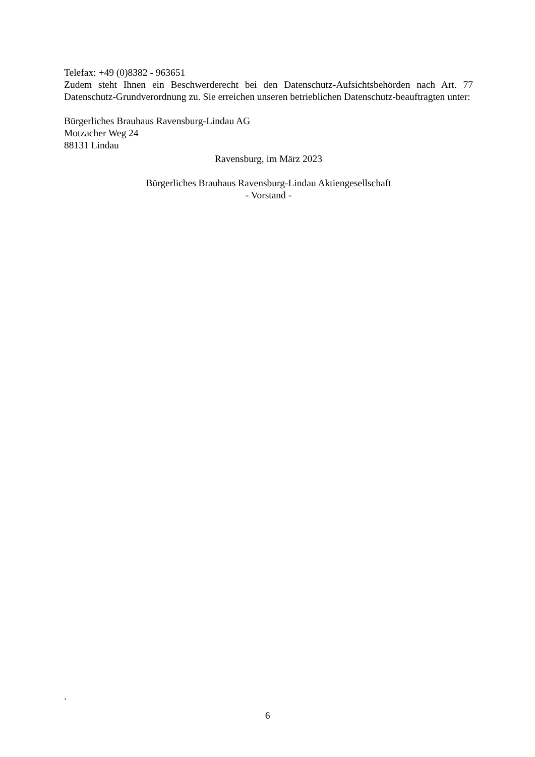Telefax: +49 (0)8382 - 963651
Zudem steht Ihnen ein Beschwerderecht bei den Datenschutz-Aufsichtsbehörden nach Art. 77 Datenschutz-Grundverordnung zu. Sie erreichen unseren betrieblichen Datenschutz-beauftragten unter:
Bürgerliches Brauhaus Ravensburg-Lindau AG
Motzacher Weg 24
88131 Lindau
Ravensburg, im März 2023
Bürgerliches Brauhaus Ravensburg-Lindau Aktiengesellschaft
- Vorstand -
.
6